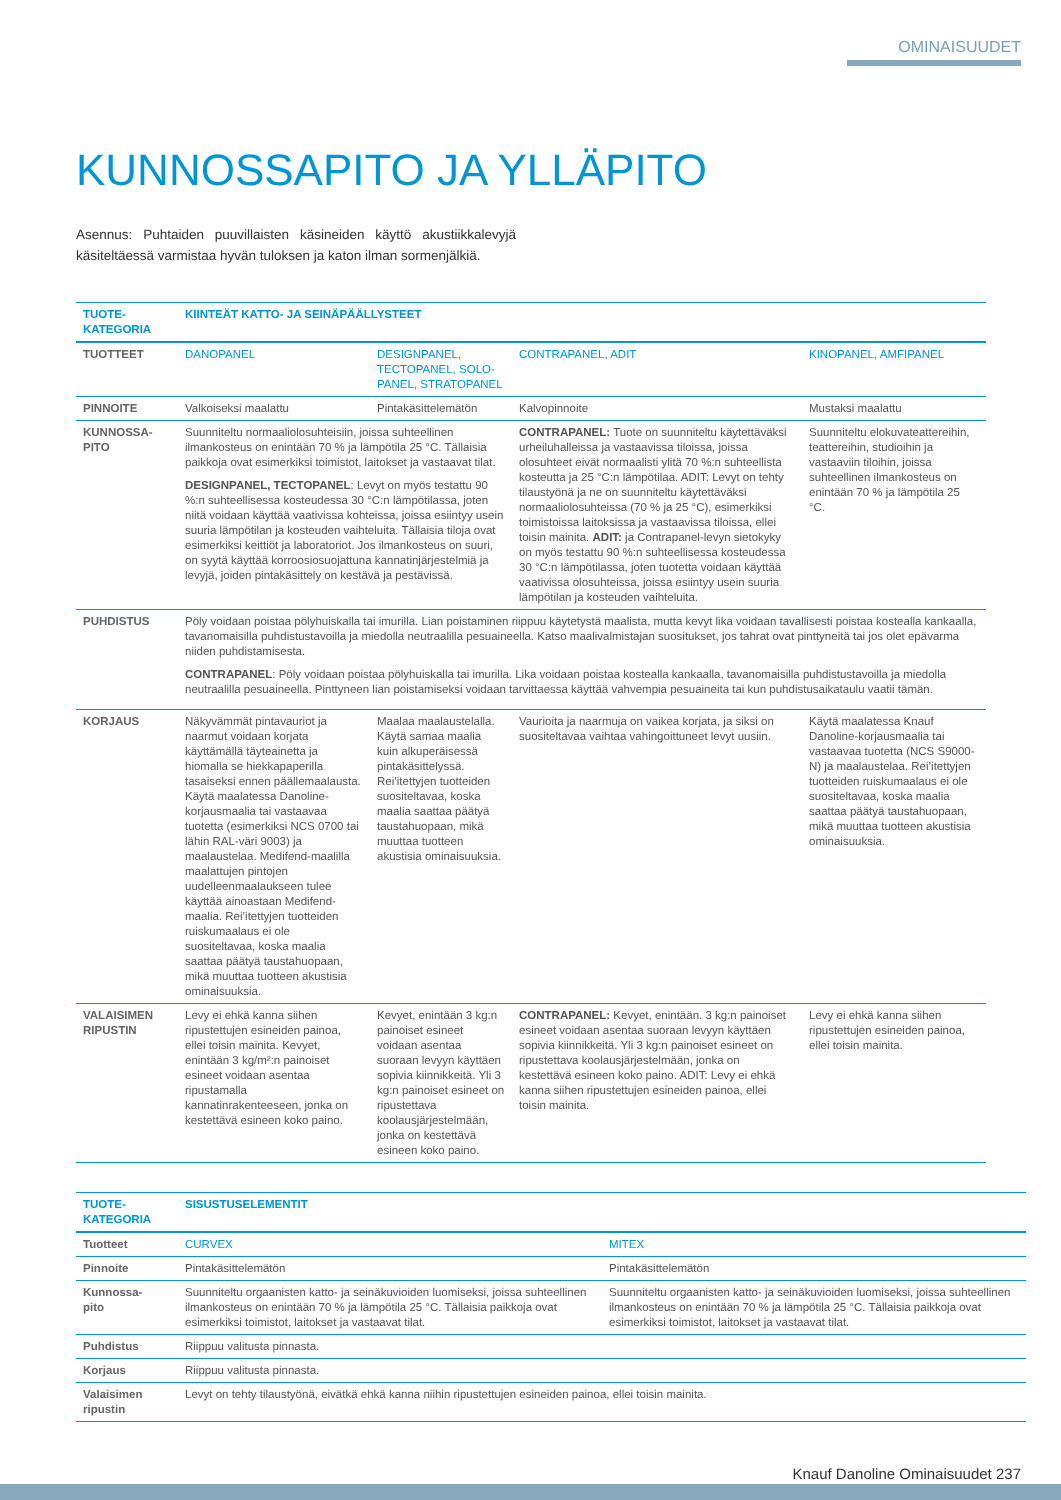OMINAISUUDET
KUNNOSSAPITO JA YLLÄPITO
Asennus: Puhtaiden puuvillaisten käsineiden käyttö akustiikkalevyjä käsiteltäessä varmistaa hyvän tuloksen ja katon ilman sormenjälkiä.
| TUOTE- KATEGORIA | KIINTEÄT KATTO- JA SEINÄPÄÄLLYSTEET | | | |
| TUOTTEET | DANOPANEL | DESIGNPANEL, TECTOPANEL, SOLO-PANEL, STRATOPANEL | CONTRAPANEL, ADIT | KINOPANEL, AMFIPANEL |
| PINNOITE | Valkoiseksi maalattu | Pintakäsittelemätön | Kalvopinnoite | Mustaksi maalattu |
| KUNNOSSA- PITO | Suunniteltu normaaliolosuhteisiin, joissa suhteellinen ilmankosteus on enintään 70 % ja lämpötila 25 °C. Tällaisia paikkoja ovat esimerkiksi toimistot, laitokset ja vastaavat tilat. DESIGNPANEL, TECTOPANEL : Levyt on myös testattu 90 %:n suhteellisessa kosteudessa 30 °C:n lämpötilassa, joten niitä voidaan käyttää vaativissa kohteissa, joissa esiintyy usein suuria lämpötilan ja kosteuden vaihteluita. Tällaisia tiloja ovat esimerkiksi keittiöt ja laboratoriot. Jos ilmankosteus on suuri, on syytä käyttää korroosiosuojattuna kannatinjärjestelmiä ja levyjä, joiden pintakäsittely on kestävä ja pestävissä. | | CONTRAPANEL: Tuote on suunniteltu käytettäväksi urheiluhalleissa ja vastaavissa tiloissa, joissa olosuhteet eivät normaalisti ylitä 70 %:n suhteellista kosteutta ja 25 °C:n lämpötilaa. ADIT: Levyt on tehty tilaustyönä ja ne on suunniteltu käytettäväksi normaaliolosuhteissa (70 % ja 25 °C), esimerkiksi toimistoissa laitoksissa ja vastaavissa tiloissa, ellei toisin mainita. ADIT: ja Contrapanel-levyn sietokyky on myös testattu 90 %:n suhteellisessa kosteudessa 30 °C:n lämpötilassa, joten tuotetta voidaan käyttää vaativissa olosuhteissa, joissa esiintyy usein suuria lämpötilan ja kosteuden vaihteluita. | Suunniteltu elokuvateattereihin, teattereihin, studioihin ja vastaaviin tiloihin, joissa suhteellinen ilmankosteus on enintään 70 % ja lämpötila 25 °C. |
| PUHDISTUS | Pöly voidaan poistaa pölyhuiskalla tai imurilla. Lian poistaminen riippuu käytetystä maalista, mutta kevyt lika voidaan tavallisesti poistaa kostealla kankaalla, tavanomaisilla puhdistustavoilla ja miedolla neutraalilla pesuaineella. Katso maalivalmistajan suositukset, jos tahrat ovat pinttyneitä tai jos olet epävarma niiden puhdistamisesta. CONTRAPANEL : Pöly voidaan poistaa pölyhuiskalla tai imurilla. Lika voidaan poistaa kostealla kankaalla, tavanomaisilla puhdistustavoilla ja miedolla neutraalilla pesuaineella. Pinttyneen lian poistamiseksi voidaan tarvittaessa käyttää vahvempia pesuaineita tai kun puhdistusaikataulu vaatii tämän. | | | |
| KORJAUS | Näkyvämmät pintavauriot ja naarmut voidaan korjata käyttämällä täyteainetta ja hiomalla se hiekkapaperilla tasaiseksi ennen päällemaalausta. Käytä maalatessa Danoline-korjausmaalia tai vastaavaa tuotetta (esimerkiksi NCS 0700 tai lähin RAL-väri 9003) ja maalaustelaa. Medifend-maalilla maalattujen pintojen uudelleenmaalaukseen tulee käyttää ainoastaan Medifend-maalia. Rei’itettyjen tuotteiden ruiskumaalaus ei ole suositeltavaa, koska maalia saattaa päätyä taustahuopaan, mikä muuttaa tuotteen akustisia ominaisuuksia. | Maalaa maalaustelalla. Käytä samaa maalia kuin alkuperäisessä pintakäsittelyssä. Rei’itettyjen tuotteiden suositeltavaa, koska maalia saattaa päätyä taustahuopaan, mikä muuttaa tuotteen akustisia ominaisuuksia. | Vaurioita ja naarmuja on vaikea korjata, ja siksi on suositeltavaa vaihtaa vahingoittuneet levyt uusiin. | Käytä maalatessa Knauf Danoline-korjausmaalia tai vastaavaa tuotetta (NCS S9000-N) ja maalaustelaa. Rei’itettyjen tuotteiden ruiskumaalaus ei ole suositeltavaa, koska maalia saattaa päätyä taustahuopaan, mikä muuttaa tuotteen akustisia ominaisuuksia. |
| VALAISIMEN RIPUSTIN | Levy ei ehkä kanna siihen ripustettujen esineiden painoa, ellei toisin mainita. Kevyet, enintään 3 kg/m²:n painoiset esineet voidaan asentaa ripustamalla kannatinrakenteeseen, jonka on kestettävä esineen koko paino. | Kevyet, enintään 3 kg:n painoiset esineet voidaan asentaa suoraan levyyn käyttäen sopivia kiinnikkeitä. Yli 3 kg:n painoiset esineet on ripustettava koolausjärjestelmään, jonka on kestettävä esineen koko paino. | CONTRAPANEL: Kevyet, enintään. 3 kg:n painoiset esineet voidaan asentaa suoraan levyyn käyttäen sopivia kiinnikkeitä. Yli 3 kg:n painoiset esineet on ripustettava koolausjärjestelmään, jonka on kestettävä esineen koko paino. ADIT: Levy ei ehkä kanna siihen ripustettujen esineiden painoa, ellei toisin mainita. | Levy ei ehkä kanna siihen ripustettujen esineiden painoa, ellei toisin mainita. |
| TUOTE- KATEGORIA | SISUSTUSELEMENTIT | |
| Tuotteet | CURVEX | MITEX |
| Pinnoite | Pintakäsittelemätön | Pintakäsittelemätön |
| Kunnossa- pito | Suunniteltu orgaanisten katto- ja seinäkuvioiden luomiseksi, joissa suhteellinen ilmankosteus on enintään 70 % ja lämpötila 25 °C. Tällaisia paikkoja ovat esimerkiksi toimistot, laitokset ja vastaavat tilat. | Suunniteltu orgaanisten katto- ja seinäkuvioiden luomiseksi, joissa suhteellinen ilmankosteus on enintään 70 % ja lämpötila 25 °C. Tällaisia paikkoja ovat esimerkiksi toimistot, laitokset ja vastaavat tilat. |
| Puhdistus | Riippuu valitusta pinnasta. | |
| Korjaus | Riippuu valitusta pinnasta. | |
| Valaisimen ripustin | Levyt on tehty tilaustyönä, eivätkä ehkä kanna niihin ripustettujen esineiden painoa, ellei toisin mainita. | |
Knauf Danoline Ominaisuudet 237